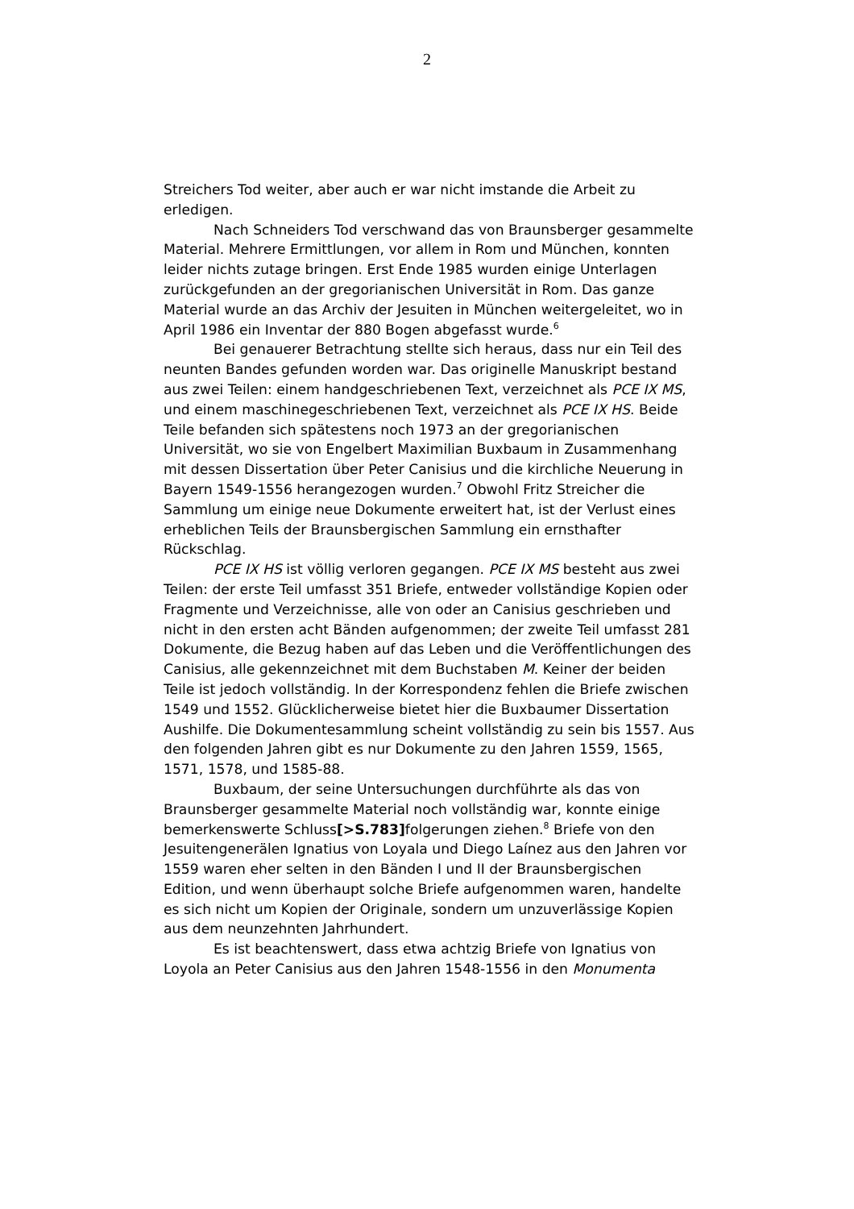2
Streichers Tod weiter, aber auch er war nicht imstande die Arbeit zu erledigen.
Nach Schneiders Tod verschwand das von Braunsberger gesammelte Material. Mehrere Ermittlungen, vor allem in Rom und München, konnten leider nichts zutage bringen. Erst Ende 1985 wurden einige Unterlagen zurückgefunden an der gregorianischen Universität in Rom. Das ganze Material wurde an das Archiv der Jesuiten in München weitergeleitet, wo in April 1986 ein Inventar der 880 Bogen abgefasst wurde.<sup>6</sup>
Bei genauerer Betrachtung stellte sich heraus, dass nur ein Teil des neunten Bandes gefunden worden war. Das originelle Manuskript bestand aus zwei Teilen: einem handgeschriebenen Text, verzeichnet als PCE IX MS, und einem maschinegeschriebenen Text, verzeichnet als PCE IX HS. Beide Teile befanden sich spätestens noch 1973 an der gregorianischen Universität, wo sie von Engelbert Maximilian Buxbaum in Zusammenhang mit dessen Dissertation über Peter Canisius und die kirchliche Neuerung in Bayern 1549-1556 herangezogen wurden.<sup>7</sup> Obwohl Fritz Streicher die Sammlung um einige neue Dokumente erweitert hat, ist der Verlust eines erheblichen Teils der Braunsbergischen Sammlung ein ernsthafter Rückschlag.
PCE IX HS ist völlig verloren gegangen. PCE IX MS besteht aus zwei Teilen: der erste Teil umfasst 351 Briefe, entweder vollständige Kopien oder Fragmente und Verzeichnisse, alle von oder an Canisius geschrieben und nicht in den ersten acht Bänden aufgenommen; der zweite Teil umfasst 281 Dokumente, die Bezug haben auf das Leben und die Veröffentlichungen des Canisius, alle gekennzeichnet mit dem Buchstaben M. Keiner der beiden Teile ist jedoch vollständig. In der Korrespondenz fehlen die Briefe zwischen 1549 und 1552. Glücklicherweise bietet hier die Buxbaumer Dissertation Aushilfe. Die Dokumentesammlung scheint vollständig zu sein bis 1557. Aus den folgenden Jahren gibt es nur Dokumente zu den Jahren 1559, 1565, 1571, 1578, und 1585-88.
Buxbaum, der seine Untersuchungen durchführte als das von Braunsberger gesammelte Material noch vollständig war, konnte einige bemerkenswerte Schluss[>S.783] folgerungen ziehen.<sup>8</sup> Briefe von den Jesuitengenerälen Ignatius von Loyala und Diego Laínez aus den Jahren vor 1559 waren eher selten in den Bänden I und II der Braunsbergischen Edition, und wenn überhaupt solche Briefe aufgenommen waren, handelte es sich nicht um Kopien der Originale, sondern um unzuverlässige Kopien aus dem neunzehnten Jahrhundert.
Es ist beachtenswert, dass etwa achtzig Briefe von Ignatius von Loyola an Peter Canisius aus den Jahren 1548-1556 in den Monumenta